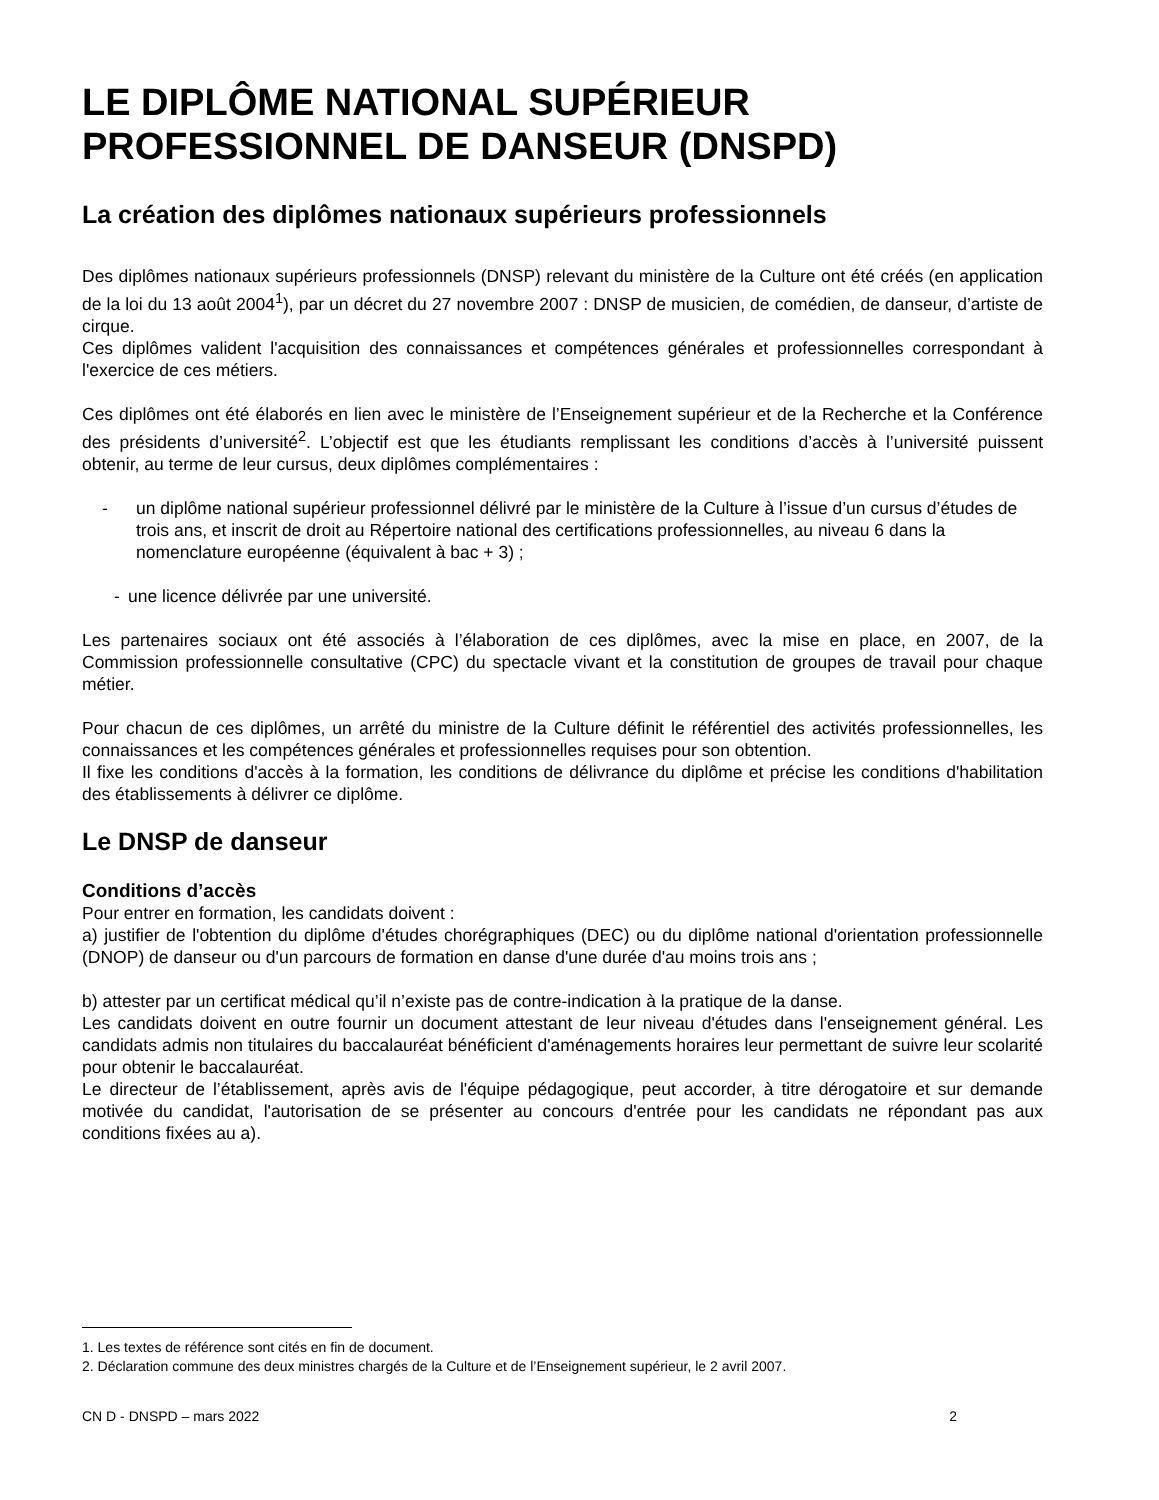LE DIPLÔME NATIONAL SUPÉRIEUR
PROFESSIONNEL DE DANSEUR (DNSPD)
La création des diplômes nationaux supérieurs professionnels
Des diplômes nationaux supérieurs professionnels (DNSP) relevant du ministère de la Culture ont été créés (en application de la loi du 13 août 2004<sup>1</sup>), par un décret du 27 novembre 2007 : DNSP de musicien, de comédien, de danseur, d’artiste de cirque.
Ces diplômes valident l'acquisition des connaissances et compétences générales et professionnelles correspondant à l'exercice de ces métiers.
Ces diplômes ont été élaborés en lien avec le ministère de l’Enseignement supérieur et de la Recherche et la Conférence des présidents d’université<sup>2</sup>. L’objectif est que les étudiants remplissant les conditions d’accès à l’université puissent obtenir, au terme de leur cursus, deux diplômes complémentaires :
- un diplôme national supérieur professionnel délivré par le ministère de la Culture à l’issue d’un cursus d’études de trois ans, et inscrit de droit au Répertoire national des certifications professionnelles, au niveau 6 dans la nomenclature européenne (équivalent à bac + 3) ;
- une licence délivrée par une université.
Les partenaires sociaux ont été associés à l’élaboration de ces diplômes, avec la mise en place, en 2007, de la Commission professionnelle consultative (CPC) du spectacle vivant et la constitution de groupes de travail pour chaque métier.
Pour chacun de ces diplômes, un arrêté du ministre de la Culture définit le référentiel des activités professionnelles, les connaissances et les compétences générales et professionnelles requises pour son obtention.
Il fixe les conditions d'accès à la formation, les conditions de délivrance du diplôme et précise les conditions d'habilitation des établissements à délivrer ce diplôme.
Le DNSP de danseur
Conditions d’accès
Pour entrer en formation, les candidats doivent :
a) justifier de l'obtention du diplôme d'études chorégraphiques (DEC) ou du diplôme national d'orientation professionnelle (DNOP) de danseur ou d'un parcours de formation en danse d'une durée d'au moins trois ans ;
b) attester par un certificat médical qu’il n’existe pas de contre-indication à la pratique de la danse.
Les candidats doivent en outre fournir un document attestant de leur niveau d'études dans l'enseignement général. Les candidats admis non titulaires du baccalauréat bénéficient d'aménagements horaires leur permettant de suivre leur scolarité pour obtenir le baccalauréat.
Le directeur de l’établissement, après avis de l'équipe pédagogique, peut accorder, à titre dérogatoire et sur demande motivée du candidat, l'autorisation de se présenter au concours d'entrée pour les candidats ne répondant pas aux conditions fixées au a).
1. Les textes de référence sont cités en fin de document.
2. Déclaration commune des deux ministres chargés de la Culture et de l’Enseignement supérieur, le 2 avril 2007.
CN D - DNSPD – mars 2022 2